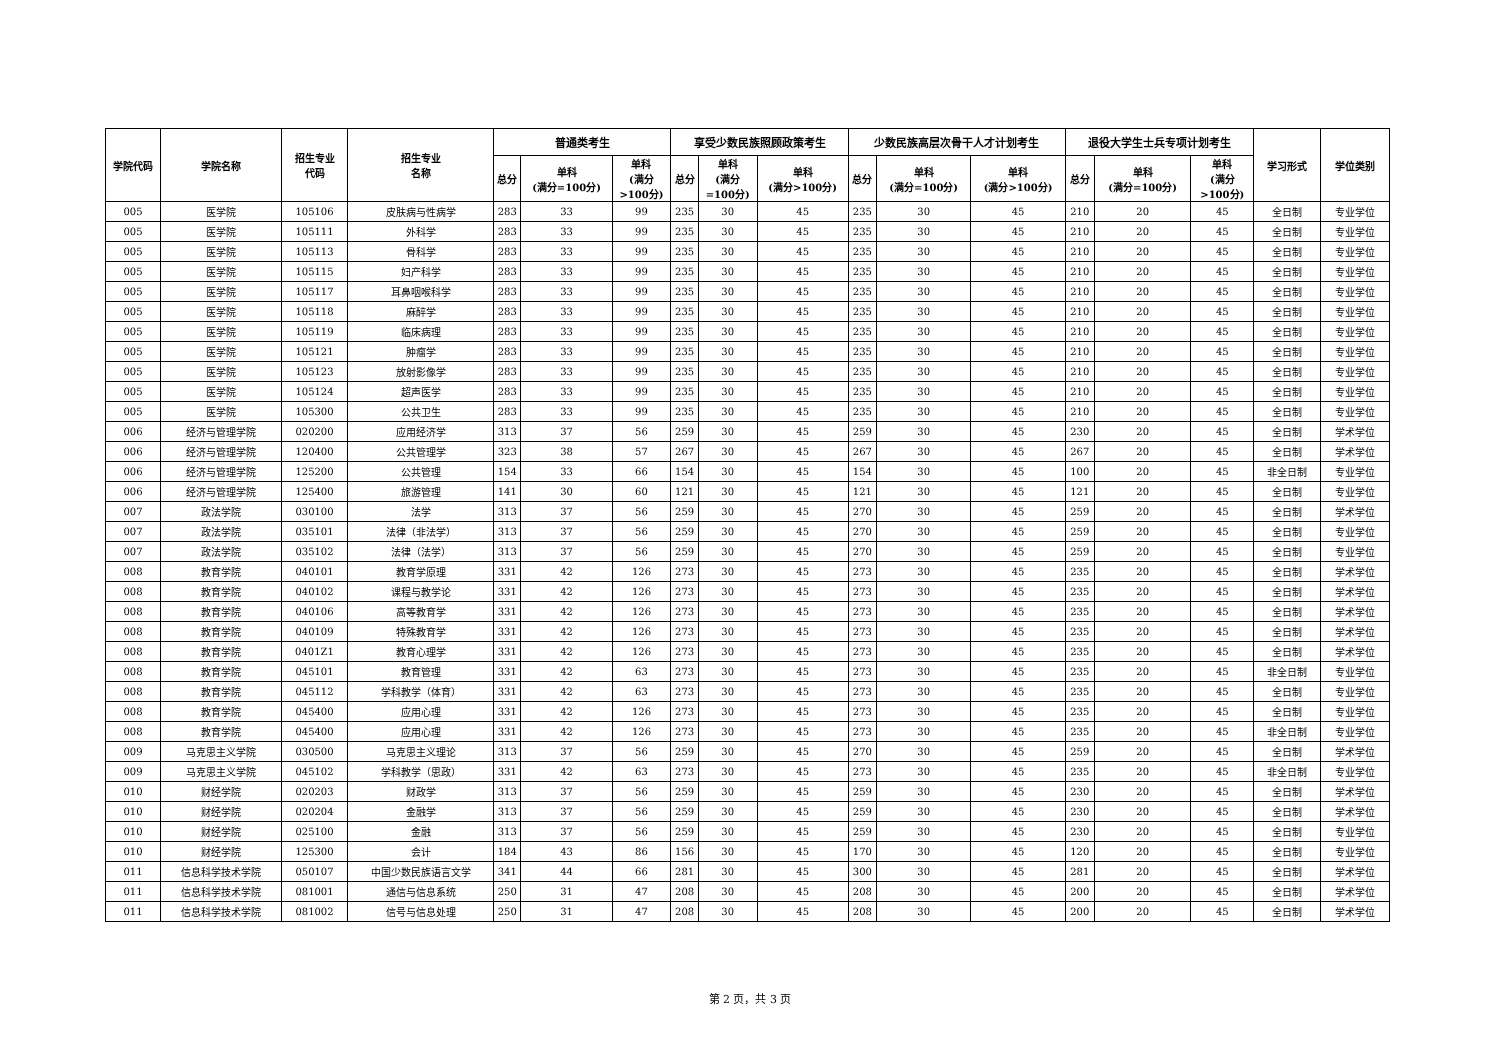| 学院代码 | 学院名称 | 招生专业 代码 | 招生专业 名称 | 普通类考生 | | | 享受少数民族照顾政策考生 | | | 少数民族高层次骨干人才计划考生 | | | 退役大学生士兵专项计划考生 | | | 学习形式 | 学位类别 |
| --- | --- | --- | --- | --- | --- | --- | --- | --- | --- | --- | --- | --- | --- | --- | --- | --- | --- |
| | | | | 总分 | 单科 (满分=100分) | 单科 (满分 >100分) | 总分 | 单科 (满分 =100分) | 单科 (满分>100分) | 总分 | 单科 (满分=100分) | 单科 (满分>100分) | 总分 | 单科 (满分=100分) | 单科 (满分 >100分) | | |
| 005 | 医学院 | 105106 | 皮肤病与性病学 | 283 | 33 | 99 | 235 | 30 | 45 | 235 | 30 | 45 | 210 | 20 | 45 | 全日制 | 专业学位 |
| 005 | 医学院 | 105111 | 外科学 | 283 | 33 | 99 | 235 | 30 | 45 | 235 | 30 | 45 | 210 | 20 | 45 | 全日制 | 专业学位 |
| 005 | 医学院 | 105113 | 骨科学 | 283 | 33 | 99 | 235 | 30 | 45 | 235 | 30 | 45 | 210 | 20 | 45 | 全日制 | 专业学位 |
| 005 | 医学院 | 105115 | 妇产科学 | 283 | 33 | 99 | 235 | 30 | 45 | 235 | 30 | 45 | 210 | 20 | 45 | 全日制 | 专业学位 |
| 005 | 医学院 | 105117 | 耳鼻咽喉科学 | 283 | 33 | 99 | 235 | 30 | 45 | 235 | 30 | 45 | 210 | 20 | 45 | 全日制 | 专业学位 |
| 005 | 医学院 | 105118 | 麻醉学 | 283 | 33 | 99 | 235 | 30 | 45 | 235 | 30 | 45 | 210 | 20 | 45 | 全日制 | 专业学位 |
| 005 | 医学院 | 105119 | 临床病理 | 283 | 33 | 99 | 235 | 30 | 45 | 235 | 30 | 45 | 210 | 20 | 45 | 全日制 | 专业学位 |
| 005 | 医学院 | 105121 | 肿瘤学 | 283 | 33 | 99 | 235 | 30 | 45 | 235 | 30 | 45 | 210 | 20 | 45 | 全日制 | 专业学位 |
| 005 | 医学院 | 105123 | 放射影像学 | 283 | 33 | 99 | 235 | 30 | 45 | 235 | 30 | 45 | 210 | 20 | 45 | 全日制 | 专业学位 |
| 005 | 医学院 | 105124 | 超声医学 | 283 | 33 | 99 | 235 | 30 | 45 | 235 | 30 | 45 | 210 | 20 | 45 | 全日制 | 专业学位 |
| 005 | 医学院 | 105300 | 公共卫生 | 283 | 33 | 99 | 235 | 30 | 45 | 235 | 30 | 45 | 210 | 20 | 45 | 全日制 | 专业学位 |
| 006 | 经济与管理学院 | 020200 | 应用经济学 | 313 | 37 | 56 | 259 | 30 | 45 | 259 | 30 | 45 | 230 | 20 | 45 | 全日制 | 学术学位 |
| 006 | 经济与管理学院 | 120400 | 公共管理学 | 323 | 38 | 57 | 267 | 30 | 45 | 267 | 30 | 45 | 267 | 20 | 45 | 全日制 | 学术学位 |
| 006 | 经济与管理学院 | 125200 | 公共管理 | 154 | 33 | 66 | 154 | 30 | 45 | 154 | 30 | 45 | 100 | 20 | 45 | 非全日制 | 专业学位 |
| 006 | 经济与管理学院 | 125400 | 旅游管理 | 141 | 30 | 60 | 121 | 30 | 45 | 121 | 30 | 45 | 121 | 20 | 45 | 全日制 | 专业学位 |
| 007 | 政法学院 | 030100 | 法学 | 313 | 37 | 56 | 259 | 30 | 45 | 270 | 30 | 45 | 259 | 20 | 45 | 全日制 | 学术学位 |
| 007 | 政法学院 | 035101 | 法律（非法学） | 313 | 37 | 56 | 259 | 30 | 45 | 270 | 30 | 45 | 259 | 20 | 45 | 全日制 | 专业学位 |
| 007 | 政法学院 | 035102 | 法律（法学） | 313 | 37 | 56 | 259 | 30 | 45 | 270 | 30 | 45 | 259 | 20 | 45 | 全日制 | 专业学位 |
| 008 | 教育学院 | 040101 | 教育学原理 | 331 | 42 | 126 | 273 | 30 | 45 | 273 | 30 | 45 | 235 | 20 | 45 | 全日制 | 学术学位 |
| 008 | 教育学院 | 040102 | 课程与教学论 | 331 | 42 | 126 | 273 | 30 | 45 | 273 | 30 | 45 | 235 | 20 | 45 | 全日制 | 学术学位 |
| 008 | 教育学院 | 040106 | 高等教育学 | 331 | 42 | 126 | 273 | 30 | 45 | 273 | 30 | 45 | 235 | 20 | 45 | 全日制 | 学术学位 |
| 008 | 教育学院 | 040109 | 特殊教育学 | 331 | 42 | 126 | 273 | 30 | 45 | 273 | 30 | 45 | 235 | 20 | 45 | 全日制 | 学术学位 |
| 008 | 教育学院 | 0401Z1 | 教育心理学 | 331 | 42 | 126 | 273 | 30 | 45 | 273 | 30 | 45 | 235 | 20 | 45 | 全日制 | 学术学位 |
| 008 | 教育学院 | 045101 | 教育管理 | 331 | 42 | 63 | 273 | 30 | 45 | 273 | 30 | 45 | 235 | 20 | 45 | 非全日制 | 专业学位 |
| 008 | 教育学院 | 045112 | 学科教学（体育） | 331 | 42 | 63 | 273 | 30 | 45 | 273 | 30 | 45 | 235 | 20 | 45 | 全日制 | 专业学位 |
| 008 | 教育学院 | 045400 | 应用心理 | 331 | 42 | 126 | 273 | 30 | 45 | 273 | 30 | 45 | 235 | 20 | 45 | 全日制 | 专业学位 |
| 008 | 教育学院 | 045400 | 应用心理 | 331 | 42 | 126 | 273 | 30 | 45 | 273 | 30 | 45 | 235 | 20 | 45 | 非全日制 | 专业学位 |
| 009 | 马克思主义学院 | 030500 | 马克思主义理论 | 313 | 37 | 56 | 259 | 30 | 45 | 270 | 30 | 45 | 259 | 20 | 45 | 全日制 | 学术学位 |
| 009 | 马克思主义学院 | 045102 | 学科教学（思政） | 331 | 42 | 63 | 273 | 30 | 45 | 273 | 30 | 45 | 235 | 20 | 45 | 非全日制 | 专业学位 |
| 010 | 财经学院 | 020203 | 财政学 | 313 | 37 | 56 | 259 | 30 | 45 | 259 | 30 | 45 | 230 | 20 | 45 | 全日制 | 学术学位 |
| 010 | 财经学院 | 020204 | 金融学 | 313 | 37 | 56 | 259 | 30 | 45 | 259 | 30 | 45 | 230 | 20 | 45 | 全日制 | 学术学位 |
| 010 | 财经学院 | 025100 | 金融 | 313 | 37 | 56 | 259 | 30 | 45 | 259 | 30 | 45 | 230 | 20 | 45 | 全日制 | 专业学位 |
| 010 | 财经学院 | 125300 | 会计 | 184 | 43 | 86 | 156 | 30 | 45 | 170 | 30 | 45 | 120 | 20 | 45 | 全日制 | 专业学位 |
| 011 | 信息科学技术学院 | 050107 | 中国少数民族语言文学 | 341 | 44 | 66 | 281 | 30 | 45 | 300 | 30 | 45 | 281 | 20 | 45 | 全日制 | 学术学位 |
| 011 | 信息科学技术学院 | 081001 | 通信与信息系统 | 250 | 31 | 47 | 208 | 30 | 45 | 208 | 30 | 45 | 200 | 20 | 45 | 全日制 | 学术学位 |
| 011 | 信息科学技术学院 | 081002 | 信号与信息处理 | 250 | 31 | 47 | 208 | 30 | 45 | 208 | 30 | 45 | 200 | 20 | 45 | 全日制 | 学术学位 |
第 2 页，共 3 页